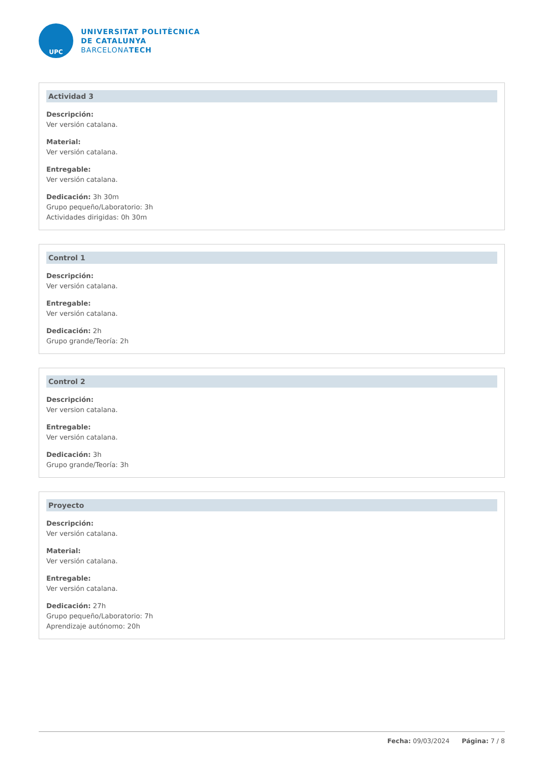UPC
UNIVERSITAT POLITÈCNICA
DE CATALUNYA
BARCELONATECH
Actividad 3
Descripción:
Ver versión catalana.
Material:
Ver versión catalana.
Entregable:
Ver versión catalana.
Dedicación: 3h 30m
Grupo pequeño/Laboratorio: 3h
Actividades dirigidas: 0h 30m
Control 1
Descripción:
Ver versión catalana.
Entregable:
Ver versión catalana.
Dedicación: 2h
Grupo grande/Teoría: 2h
Control 2
Descripción:
Ver version catalana.
Entregable:
Ver versión catalana.
Dedicación: 3h
Grupo grande/Teoría: 3h
Proyecto
Descripción:
Ver versión catalana.
Material:
Ver versión catalana.
Entregable:
Ver versión catalana.
Dedicación: 27h
Grupo pequeño/Laboratorio: 7h
Aprendizaje autónomo: 20h
Fecha: 09/03/2024 Página: 7 / 8